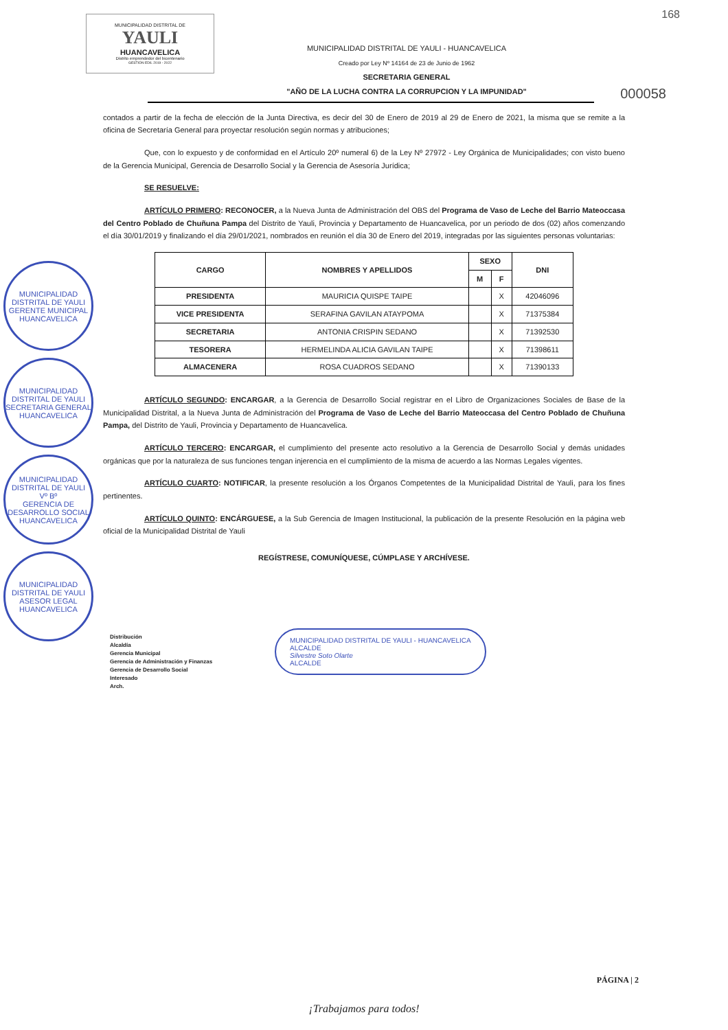168
MUNICIPALIDAD DISTRITAL DE
YAULI
HUANCAVELICA
Distrito emprendedor del bicentenario
GESTIÓN EDIL 2019 - 2022
MUNICIPALIDAD DISTRITAL DE YAULI - HUANCAVELICA
Creado por Ley Nº 14164 de 23 de Junio de 1962
SECRETARIA GENERAL
"AÑO DE LA LUCHA CONTRA LA CORRUPCION Y LA IMPUNIDAD"
000058
contados a partir de la fecha de elección de la Junta Directiva, es decir del 30 de Enero de 2019 al 29 de Enero de 2021, la misma que se remite a la oficina de Secretaría General para proyectar resolución según normas y atribuciones;
Que, con lo expuesto y de conformidad en el Artículo 20º numeral 6) de la Ley Nº 27972 - Ley Orgánica de Municipalidades; con visto bueno de la Gerencia Municipal, Gerencia de Desarrollo Social y la Gerencia de Asesoría Jurídica;
SE RESUELVE:
ARTÍCULO PRIMERO: RECONOCER, a la Nueva Junta de Administración del OBS del Programa de Vaso de Leche del Barrio Mateoccasa del Centro Poblado de Chuñuna Pampa del Distrito de Yauli, Provincia y Departamento de Huancavelica, por un periodo de dos (02) años comenzando el día 30/01/2019 y finalizando el día 29/01/2021, nombrados en reunión el día 30 de Enero del 2019, integradas por las siguientes personas voluntarias:
| CARGO | NOMBRES Y APELLIDOS | SEXO | | DNI |
| --- | --- | --- | --- | --- |
| | | M | F | |
| PRESIDENTA | MAURICIA QUISPE TAIPE | | X | 42046096 |
| VICE PRESIDENTA | SERAFINA GAVILAN ATAYPOMA | | X | 71375384 |
| SECRETARIA | ANTONIA CRISPIN SEDANO | | X | 71392530 |
| TESORERA | HERMELINDA ALICIA GAVILAN TAIPE | | X | 71398611 |
| ALMACENERA | ROSA CUADROS SEDANO | | X | 71390133 |
ARTÍCULO SEGUNDO: ENCARGAR, a la Gerencia de Desarrollo Social registrar en el Libro de Organizaciones Sociales de Base de la Municipalidad Distrital, a la Nueva Junta de Administración del Programa de Vaso de Leche del Barrio Mateoccasa del Centro Poblado de Chuñuna Pampa, del Distrito de Yauli, Provincia y Departamento de Huancavelica.
ARTÍCULO TERCERO: ENCARGAR, el cumplimiento del presente acto resolutivo a la Gerencia de Desarrollo Social y demás unidades orgánicas que por la naturaleza de sus funciones tengan injerencia en el cumplimiento de la misma de acuerdo a las Normas Legales vigentes.
ARTÍCULO CUARTO: NOTIFICAR, la presente resolución a los Órganos Competentes de la Municipalidad Distrital de Yauli, para los fines pertinentes.
ARTÍCULO QUINTO: ENCÁRGUESE, a la Sub Gerencia de Imagen Institucional, la publicación de la presente Resolución en la página web oficial de la Municipalidad Distrital de Yauli
REGÍSTRESE, COMUNÍQUESE, CÚMPLASE Y ARCHÍVESE.
Distribución
Alcaldía
Gerencia Municipal
Gerencia de Administración y Finanzas
Gerencia de Desarrollo Social
Interesado
Arch.
MUNICIPALIDAD DISTRITAL DE YAULI
GERENTE MUNICIPAL
HUANCAVELICA
MUNICIPALIDAD DISTRITAL DE YAULI
SECRETARIA GENERAL
HUANCAVELICA
MUNICIPALIDAD DISTRITAL DE YAULI
Vº Bº
GERENCIA DE DESARROLLO SOCIAL
HUANCAVELICA
MUNICIPALIDAD DISTRITAL DE YAULI
ASESOR LEGAL
HUANCAVELICA
MUNICIPALIDAD DISTRITAL DE YAULI - HUANCAVELICA
ALCALDE
Silvestre Soto Olarte
ALCALDE
PÁGINA | 2
¡Trabajamos para todos!